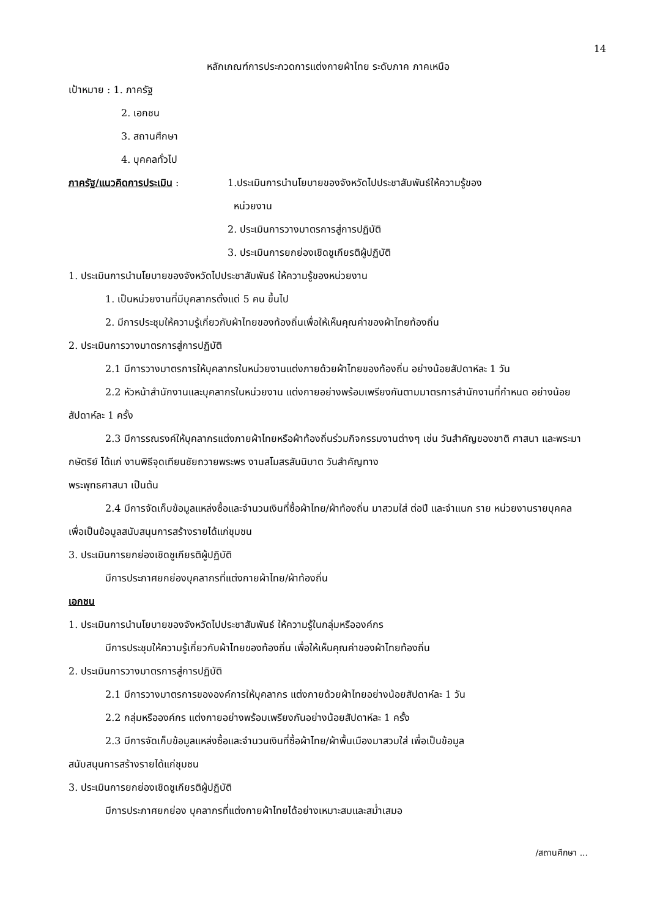14
หลักเกณฑ์การประกวดการแต่งกายผ้าไทย ระดับภาค ภาคเหนือ
เป้าหมาย : 1. ภาครัฐ
2. เอกชน
3. สถานศึกษา
4. บุคคลทั่วไป
ภาครัฐ/แนวคิดการประเมิน : 1.ประเมินการนำนโยบายของจังหวัดไปประชาสัมพันธ์ให้ความรู้ของ
หน่วยงาน
2. ประเมินการวางมาตรการสู่การปฏิบัติ
3. ประเมินการยกย่องเชิดชูเกียรติผู้ปฏิบัติ
1. ประเมินการนำนโยบายของจังหวัดไปประชาสัมพันธ์ ให้ความรู้ของหน่วยงาน
1. เป็นหน่วยงานที่มีบุคลากรตั้งแต่ 5 คน ขึ้นไป
2. มีการประชุมให้ความรู้เกี่ยวกับผ้าไทยของท้องถิ่นเพื่อให้เห็นคุณค่าของผ้าไทยท้องถิ่น
2. ประเมินการวางมาตรการสู่การปฏิบัติ
2.1 มีการวางมาตรการให้บุคลากรในหน่วยงานแต่งภายด้วยผ้าไทยของท้องถิ่น อย่างน้อยสัปดาห์ละ 1 วัน
2.2 หัวหน้าสำนักงานและบุคลากรในหน่วยงาน แต่งกายอย่างพร้อมเพรียงกันตามมาตรการสำนักงานที่กำหนด อย่างน้อยสัปดาห์ละ 1 ครั้ง
2.3 มีการรณรงค์ให้บุคลากรแต่งภายผ้าไทยหรือผ้าท้องถิ่นร่วมกิจกรรมงานต่างๆ เช่น วันสำคัญของชาติ ศาสนา และพระมากษัตริย์ ได้แก่ งานพิธีจุดเทียนชัยถวายพระพร งานสโมสรสันนิบาต วันสำคัญทาง
พระพุทธศาสนา เป็นต้น
2.4 มีการจัดเก็บข้อมูลแหล่งซื้อและจำนวนเงินที่ซื้อผ้าไทย/ผ้าท้องถิ่น มาสวมใส่ ต่อปี และจำแนก ราย หน่วยงานรายบุคคล เพื่อเป็นข้อมูลสนับสนุนการสร้างรายได้แก่ชุมชน
3. ประเมินการยกย่องเชิดชูเกียรติผู้ปฏิบัติ
มีการประกาศยกย่องบุคลากรที่แต่งกายผ้าไทย/ผ้าท้องถิ่น
เอกชน
1. ประเมินการนำนโยบายของจังหวัดไปประชาสัมพันธ์ ให้ความรู้ในกลุ่มหรือองค์กร
มีการประชุมให้ความรู้เกี่ยวกับผ้าไทยของท้องถิ่น เพื่อให้เห็นคุณค่าของผ้าไทยท้องถิ่น
2. ประเมินการวางมาตรการสู่การปฏิบัติ
2.1 มีการวางมาตรการขององค์การให้บุคลากร แต่งกายด้วยผ้าไทยอย่างน้อยสัปดาห์ละ 1 วัน
2.2 กลุ่มหรือองค์กร แต่งกายอย่างพร้อมเพรียงกันอย่างน้อยสัปดาห์ละ 1 ครั้ง
2.3 มีการจัดเก็บข้อมูลแหล่งซื้อและจำนวนเงินที่ซื้อผ้าไทย/ผ้าพื้นเมืองมาสวมใส่ เพื่อเป็นข้อมูล
สนับสนุนการสร้างรายได้แก่ชุมชน
3. ประเมินการยกย่องเชิดชูเกียรติผู้ปฏิบัติ
มีการประกาศยกย่อง บุคลากรที่แต่งกายผ้าไทยได้อย่างเหมาะสมและสม่ำเสมอ
/สถานศึกษา ...